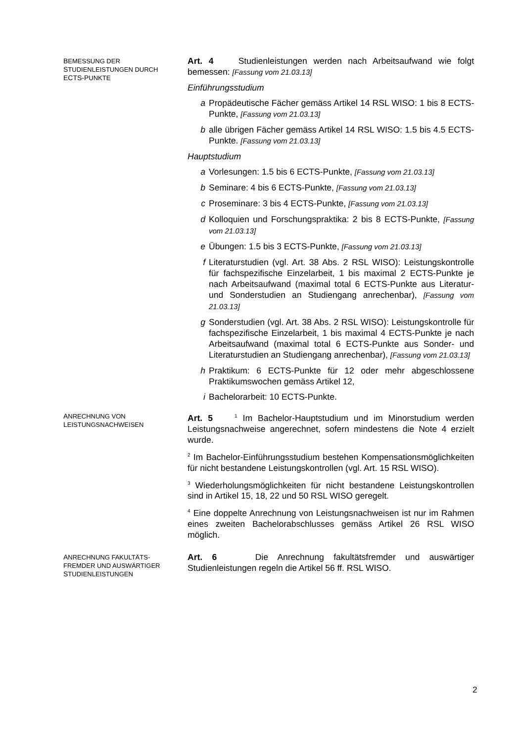BEMESSUNG DER
STUDIENLEISTUNGEN DURCH
ECTS-PUNKTE
Art. 4 Studienleistungen werden nach Arbeitsaufwand wie folgt bemessen: [Fassung vom 21.03.13]
Einführungsstudium
a Propädeutische Fächer gemäss Artikel 14 RSL WISO: 1 bis 8 ECTS-Punkte, [Fassung vom 21.03.13]
b alle übrigen Fächer gemäss Artikel 14 RSL WISO: 1.5 bis 4.5 ECTS-Punkte. [Fassung vom 21.03.13]
Hauptstudium
a Vorlesungen: 1.5 bis 6 ECTS-Punkte, [Fassung vom 21.03.13]
b Seminare: 4 bis 6 ECTS-Punkte, [Fassung vom 21.03.13]
c Proseminare: 3 bis 4 ECTS-Punkte, [Fassung vom 21.03.13]
d Kolloquien und Forschungspraktika: 2 bis 8 ECTS-Punkte, [Fassung vom 21.03.13]
e Übungen: 1.5 bis 3 ECTS-Punkte, [Fassung vom 21.03.13]
f Literaturstudien (vgl. Art. 38 Abs. 2 RSL WISO): Leistungskontrolle für fachspezifische Einzelarbeit, 1 bis maximal 2 ECTS-Punkte je nach Arbeitsaufwand (maximal total 6 ECTS-Punkte aus Literatur- und Sonderstudien an Studiengang anrechenbar), [Fassung vom 21.03.13]
g Sonderstudien (vgl. Art. 38 Abs. 2 RSL WISO): Leistungskontrolle für fachspezifische Einzelarbeit, 1 bis maximal 4 ECTS-Punkte je nach Arbeitsaufwand (maximal total 6 ECTS-Punkte aus Sonder- und Literaturstudien an Studiengang anrechenbar), [Fassung vom 21.03.13]
h Praktikum: 6 ECTS-Punkte für 12 oder mehr abgeschlossene Praktikumswochen gemäss Artikel 12,
i Bachelorarbeit: 10 ECTS-Punkte.
ANRECHNUNG VON
LEISTUNGSNACHWEISEN
Art. 5 <sup>1</sup> Im Bachelor-Hauptstudium und im Minorstudium werden Leistungsnachweise angerechnet, sofern mindestens die Note 4 erzielt wurde.
<sup>2</sup> Im Bachelor-Einführungsstudium bestehen Kompensationsmöglichkeiten für nicht bestandene Leistungskontrollen (vgl. Art. 15 RSL WISO).
<sup>3</sup> Wiederholungsmöglichkeiten für nicht bestandene Leistungskontrollen sind in Artikel 15, 18, 22 und 50 RSL WISO geregelt.
<sup>4</sup> Eine doppelte Anrechnung von Leistungsnachweisen ist nur im Rahmen eines zweiten Bachelorabschlusses gemäss Artikel 26 RSL WISO möglich.
ANRECHNUNG FAKULTÄTS-
FREMDER UND AUSWÄRTIGER
STUDIENLEISTUNGEN
Art. 6 Die Anrechnung fakultätsfremder und auswärtiger Studienleistungen regeln die Artikel 56 ff. RSL WISO.
2